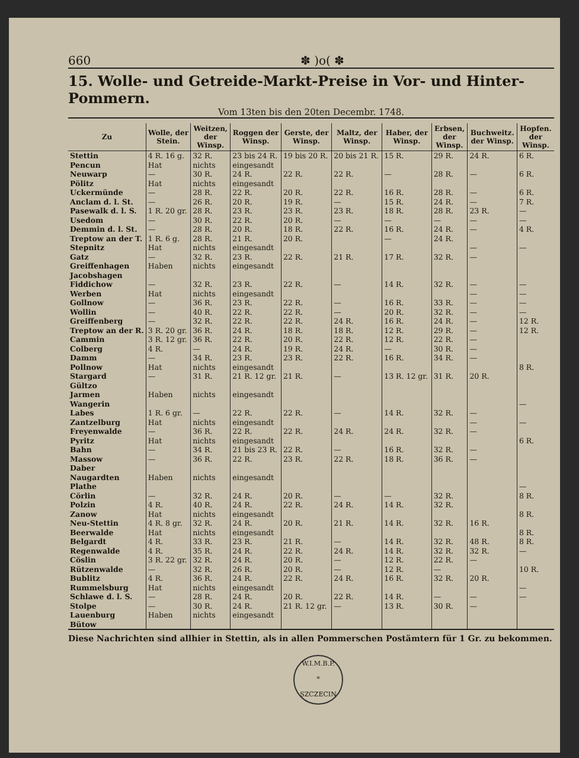660 ✽ )o( ✽
15. Wolle- und Getreide-Markt-Preise in Vor- und Hinter-Pommern.
Vom 13ten bis den 20ten Decembr. 1748.
| Zu | Wolle, der Stein. | Weitzen, der Winsp. | Roggen der Winsp. | Gerste, der Winsp. | Maltz, der Winsp. | Haber, der Winsp. | Erbsen, der Winsp. | Buchweitz. der Winsp. | Hopfen. der Winsp. |
| --- | --- | --- | --- | --- | --- | --- | --- | --- | --- |
| Stettin | 4 R. 16 g. | 32 R. | 23 bis 24 R. | 19 bis 20 R. | 20 bis 21 R. | 15 R. | 29 R. | 24 R. | 6 R. |
| Pencun | Hat | nichts | eingesandt | | | | | | |
| Neuwarp | — | 30 R. | 24 R. | 22 R. | 22 R. | — | 28 R. | — | 6 R. |
| Pölitz | Hat | nichts | eingesandt | | | | | | |
| Uckermünde | — | 28 R. | 22 R. | 20 R. | 22 R. | 16 R. | 28 R. | — | 6 R. |
| Anclam d. l. St. | — | 26 R. | 20 R. | 19 R. | — | 15 R. | 24 R. | — | 7 R. |
| Pasewalk d. l. S. | 1 R. 20 gr. | 28 R. | 23 R. | 23 R. | 23 R. | 18 R. | 28 R. | 23 R. | — |
| Usedom | — | 30 R. | 22 R. | 20 R. | — | — | — | — | — |
| Demmin d. l. St. | — | 28 R. | 20 R. | 18 R. | 22 R. | 16 R. | 24 R. | — | 4 R. |
| Treptow an der T. | 1 R. 6 g. | 28 R. | 21 R. | 20 R. | | — | 24 R. | | |
| Stepnitz | Hat | nichts | eingesandt | | | | | — | — |
| Gatz | — | 32 R. | 23 R. | 22 R. | 21 R. | 17 R. | 32 R. | — | |
| Greiffenhagen | Haben | nichts | eingesandt | | | | | | |
| Jacobshagen | | | | | | | | | |
| Fiddichow | — | 32 R. | 23 R. | 22 R. | — | 14 R. | 32 R. | — | — |
| Werben | Hat | nichts | eingesandt | | | | | — | — |
| Gollnow | — | 36 R. | 23 R. | 22 R. | — | 16 R. | 33 R. | — | — |
| Wollin | — | 40 R. | 22 R. | 22 R. | — | 20 R. | 32 R. | — | — |
| Greiffenberg | — | 32 R. | 22 R. | 22 R. | 24 R. | 16 R. | 24 R. | — | 12 R. |
| Treptow an der R. | 3 R. 20 gr. | 36 R. | 24 R. | 18 R. | 18 R. | 12 R. | 29 R. | — | 12 R. |
| Cammin | 3 R. 12 gr. | 36 R. | 22 R. | 20 R. | 22 R. | 12 R. | 22 R. | — | |
| Colberg | 4 R. | — | 24 R. | 19 R. | 24 R. | — | 30 R. | — | |
| Damm | — | 34 R. | 23 R. | 23 R. | 22 R. | 16 R. | 34 R. | — | |
| Pollnow | Hat | nichts | eingesandt | | | | | | 8 R. |
| Stargard | — | 31 R. | 21 R. 12 gr. | 21 R. | — | 13 R. 12 gr. | 31 R. | 20 R. | |
| Gültzo | | | | | | | | | |
| Jarmen | Haben | nichts | eingesandt | | | | | | |
| Wangerin | | | | | | | | | — |
| Labes | 1 R. 6 gr. | — | 22 R. | 22 R. | — | 14 R. | 32 R. | — | |
| Zantzelburg | Hat | nichts | eingesandt | | | | | — | — |
| Freyenwalde | — | 36 R. | 22 R. | 22 R. | 24 R. | 24 R. | 32 R. | — | |
| Pyritz | Hat | nichts | eingesandt | | | | | | 6 R. |
| Bahn | — | 34 R. | 21 bis 23 R. | 22 R. | — | 16 R. | 32 R. | — | |
| Massow | — | 36 R. | 22 R. | 23 R. | 22 R. | 18 R. | 36 R. | — | |
| Daber | | | | | | | | | |
| Naugardten | Haben | nichts | eingesandt | | | | | | |
| Plathe | | | | | | | | | — |
| Cörlin | — | 32 R. | 24 R. | 20 R. | — | — | 32 R. | | 8 R. |
| Polzin | 4 R. | 40 R. | 24 R. | 22 R. | 24 R. | 14 R. | 32 R. | | |
| Zanow | Hat | nichts | eingesandt | | | | | | 8 R. |
| Neu-Stettin | 4 R. 8 gr. | 32 R. | 24 R. | 20 R. | 21 R. | 14 R. | 32 R. | 16 R. | |
| Beerwalde | Hat | nichts | eingesandt | | | | | | 8 R. |
| Belgardt | 4 R. | 33 R. | 23 R. | 21 R. | — | 14 R. | 32 R. | 48 R. | 8 R. |
| Regenwalde | 4 R. | 35 R. | 24 R. | 22 R. | 24 R. | 14 R. | 32 R. | 32 R. | — |
| Cöslin | 3 R. 22 gr. | 32 R. | 24 R. | 20 R. | — | 12 R. | 22 R. | — | |
| Rützenwalde | — | 32 R. | 26 R. | 20 R. | — | 12 R. | — | | 10 R. |
| Bublitz | 4 R. | 36 R. | 24 R. | 22 R. | 24 R. | 16 R. | 32 R. | 20 R. | |
| Rummelsburg | Hat | nichts | eingesandt | | | | | | — |
| Schlawe d. l. S. | — | 28 R. | 24 R. | 20 R. | 22 R. | 14 R. | — | — | — |
| Stolpe | — | 30 R. | 24 R. | 21 R. 12 gr. | — | 13 R. | 30 R. | — | |
| Lauenburg | Haben | nichts | eingesandt | | | | | | |
| Bütow | | | | | | | | | |
Diese Nachrichten sind allhier in Stettin, als in allen Pommerschen Postämtern für 1 Gr. zu bekommen.
W.I.M.B.P.
*
SZCZECIN